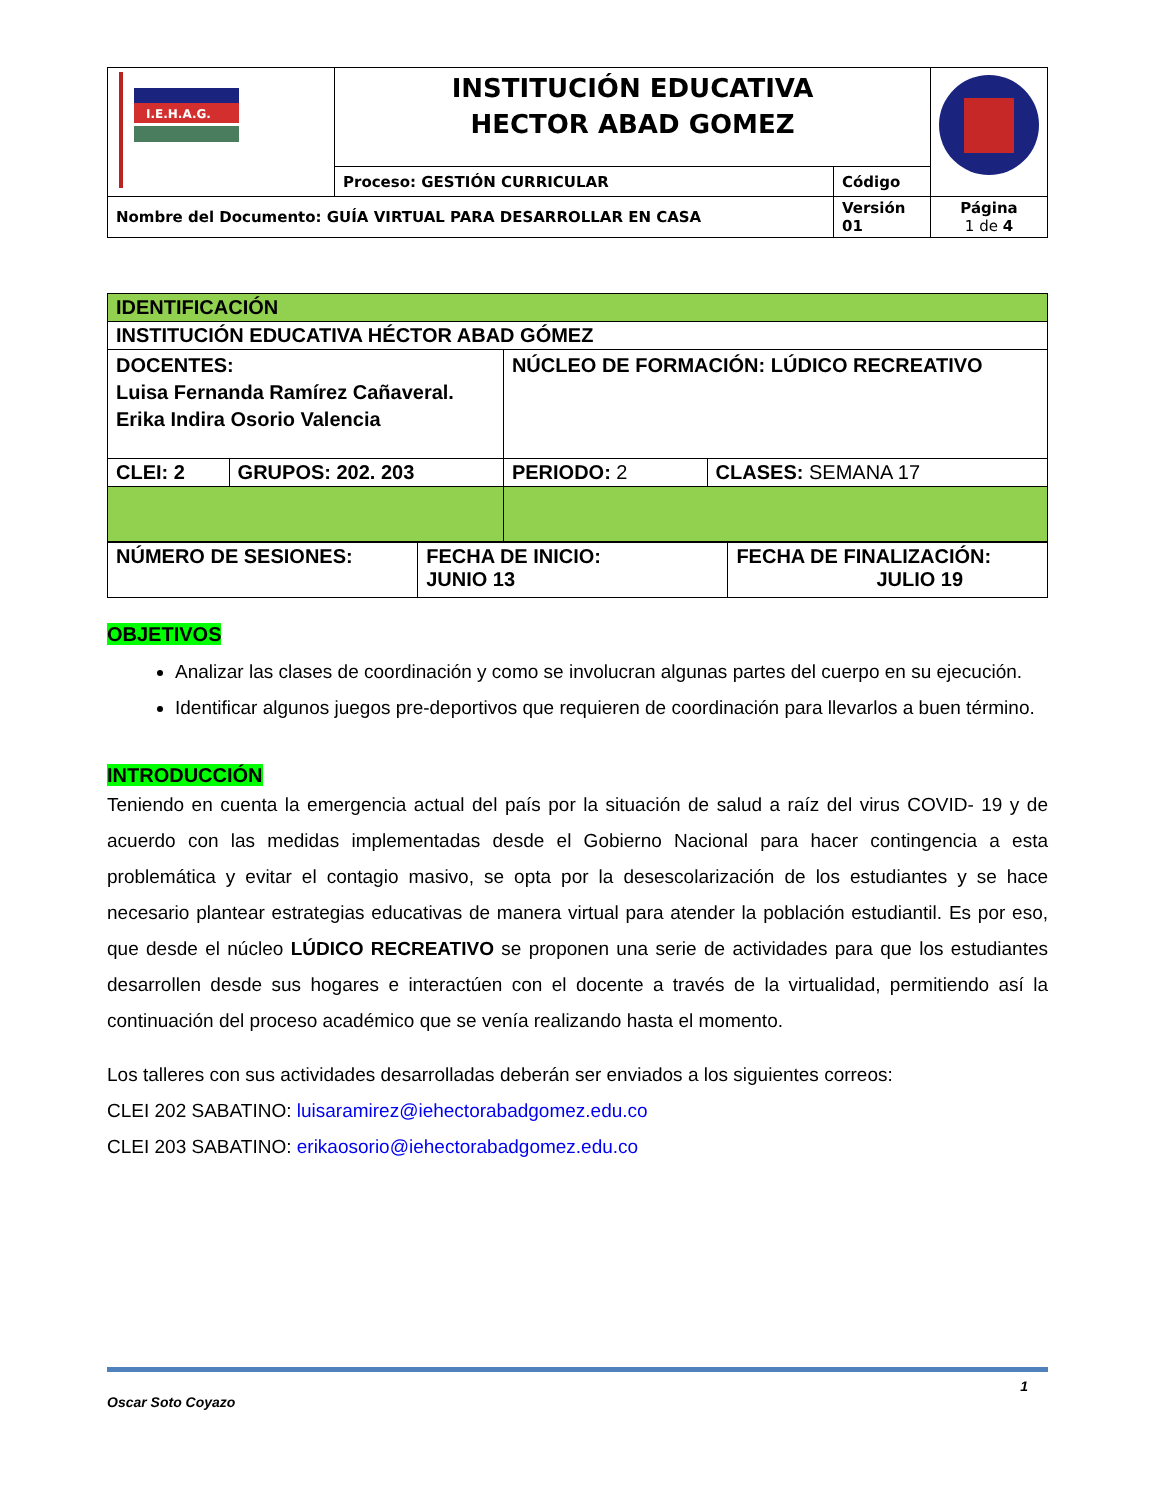| I.E.H.A.G. | INSTITUCIÓN EDUCATIVA HECTOR ABAD GOMEZ | | |
| | Proceso: GESTIÓN CURRICULAR | Código | |
| Nombre del Documento: GUÍA VIRTUAL PARA DESARROLLAR EN CASA | | Versión 01 | Página 1 de 4 |
| IDENTIFICACIÓN | | | |
| INSTITUCIÓN EDUCATIVA HÉCTOR ABAD GÓMEZ | | | |
| DOCENTES: Luisa Fernanda Ramírez Cañaveral. Erika Indira Osorio Valencia | | NÚCLEO DE FORMACIÓN: LÚDICO RECREATIVO | |
| CLEI: 2 | GRUPOS: 202. 203 | PERIODO: 2 | CLASES: SEMANA 17 |
| NÚMERO DE SESIONES: | FECHA DE INICIO: JUNIO 13 | FECHA DE FINALIZACIÓN: JULIO 19 |
OBJETIVOS
Analizar las clases de coordinación y como se involucran algunas partes del cuerpo en su ejecución.
Identificar algunos juegos pre-deportivos que requieren de coordinación para llevarlos a buen término.
INTRODUCCIÓN
Teniendo en cuenta la emergencia actual del país por la situación de salud a raíz del virus COVID- 19 y de acuerdo con las medidas implementadas desde el Gobierno Nacional para hacer contingencia a esta problemática y evitar el contagio masivo, se opta por la desescolarización de los estudiantes y se hace necesario plantear estrategias educativas de manera virtual para atender la población estudiantil. Es por eso, que desde el núcleo LÚDICO RECREATIVO se proponen una serie de actividades para que los estudiantes desarrollen desde sus hogares e interactúen con el docente a través de la virtualidad, permitiendo así la continuación del proceso académico que se venía realizando hasta el momento.
Los talleres con sus actividades desarrolladas deberán ser enviados a los siguientes correos:
CLEI 202 SABATINO: luisaramirez@iehectorabadgomez.edu.co
CLEI 203 SABATINO: erikaosorio@iehectorabadgomez.edu.co
1
Oscar Soto Coyazo